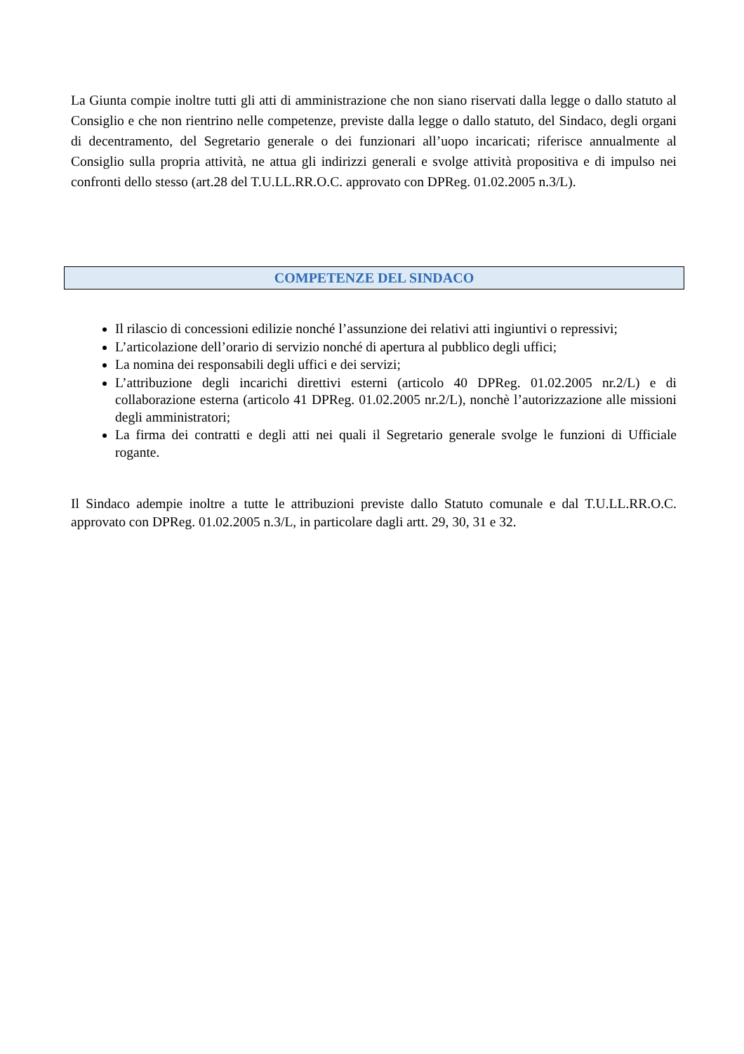La Giunta compie inoltre tutti gli atti di amministrazione che non siano riservati dalla legge o dallo statuto al Consiglio e che non rientrino nelle competenze, previste dalla legge o dallo statuto, del Sindaco, degli organi di decentramento, del Segretario generale o dei funzionari all’uopo incaricati; riferisce annualmente al Consiglio sulla propria attività, ne attua gli indirizzi generali e svolge attività propositiva e di impulso nei confronti dello stesso (art.28 del T.U.LL.RR.O.C. approvato con DPReg. 01.02.2005 n.3/L).
COMPETENZE DEL SINDACO
Il rilascio di concessioni edilizie nonché l’assunzione dei relativi atti ingiuntivi o repressivi;
L’articolazione dell’orario di servizio nonché di apertura al pubblico degli uffici;
La nomina dei responsabili degli uffici e dei servizi;
L’attribuzione degli incarichi direttivi esterni (articolo 40 DPReg. 01.02.2005 nr.2/L) e di collaborazione esterna (articolo 41 DPReg. 01.02.2005 nr.2/L), nonchè l’autorizzazione alle missioni degli amministratori;
La firma dei contratti e degli atti nei quali il Segretario generale svolge le funzioni di Ufficiale rogante.
Il Sindaco adempie inoltre a tutte le attribuzioni previste dallo Statuto comunale e dal T.U.LL.RR.O.C. approvato con DPReg. 01.02.2005 n.3/L, in particolare dagli artt. 29, 30, 31 e 32.